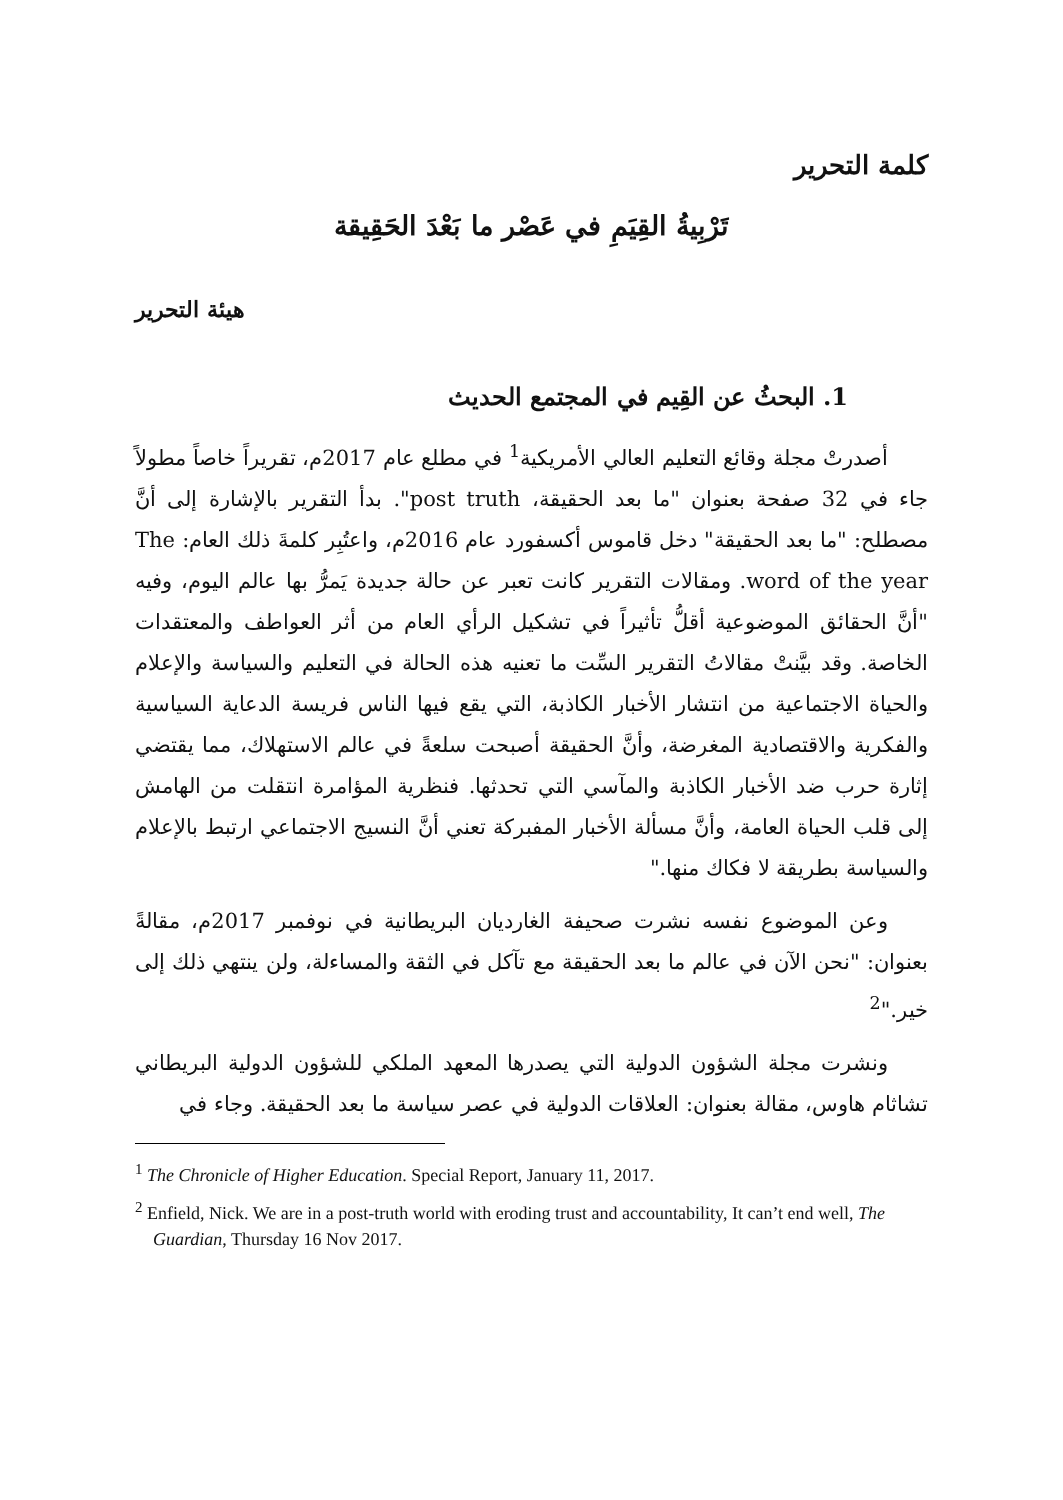كلمة التحرير
تَرْبِيةُ القِيَمِ في عَصْر ما بَعْدَ الحَقِيقة
هيئة التحرير
1. البحثُ عن القِيم في المجتمع الحديث
أصدرتْ مجلة وقائع التعليم العالي الأمريكية<sup>1</sup> في مطلع عام 2017م، تقريراً خاصاً مطولاً جاء في 32 صفحة بعنوان "ما بعد الحقيقة، post truth". بدأ التقرير بالإشارة إلى أنَّ مصطلح: "ما بعد الحقيقة" دخل قاموس أكسفورد عام 2016م، واعتُبِر كلمةَ ذلك العام: The word of the year. ومقالات التقرير كانت تعبر عن حالة جديدة يَمرُّ بها عالم اليوم، وفيه "أنَّ الحقائق الموضوعية أقلُّ تأثيراً في تشكيل الرأي العام من أثر العواطف والمعتقدات الخاصة. وقد بيَّنتْ مقالاتُ التقرير السِّت ما تعنيه هذه الحالة في التعليم والسياسة والإعلام والحياة الاجتماعية من انتشار الأخبار الكاذبة، التي يقع فيها الناس فريسة الدعاية السياسية والفكرية والاقتصادية المغرضة، وأنَّ الحقيقة أصبحت سلعةً في عالم الاستهلاك، مما يقتضي إثارة حرب ضد الأخبار الكاذبة والمآسي التي تحدثها. فنظرية المؤامرة انتقلت من الهامش إلى قلب الحياة العامة، وأنَّ مسألة الأخبار المفبركة تعني أنَّ النسيج الاجتماعي ارتبط بالإعلام والسياسة بطريقة لا فكاك منها."
وعن الموضوع نفسه نشرت صحيفة الغارديان البريطانية في نوفمبر 2017م، مقالةً بعنوان: "نحن الآن في عالم ما بعد الحقيقة مع تآكل في الثقة والمساءلة، ولن ينتهي ذلك إلى خير."<sup>2</sup>
ونشرت مجلة الشؤون الدولية التي يصدرها المعهد الملكي للشؤون الدولية البريطاني تشاثام هاوس، مقالة بعنوان: العلاقات الدولية في عصر سياسة ما بعد الحقيقة. وجاء في
<sup>1</sup> The Chronicle of Higher Education. Special Report, January 11, 2017.
<sup>2</sup> Enfield, Nick. We are in a post-truth world with eroding trust and accountability, It can’t end well, The Guardian, Thursday 16 Nov 2017.